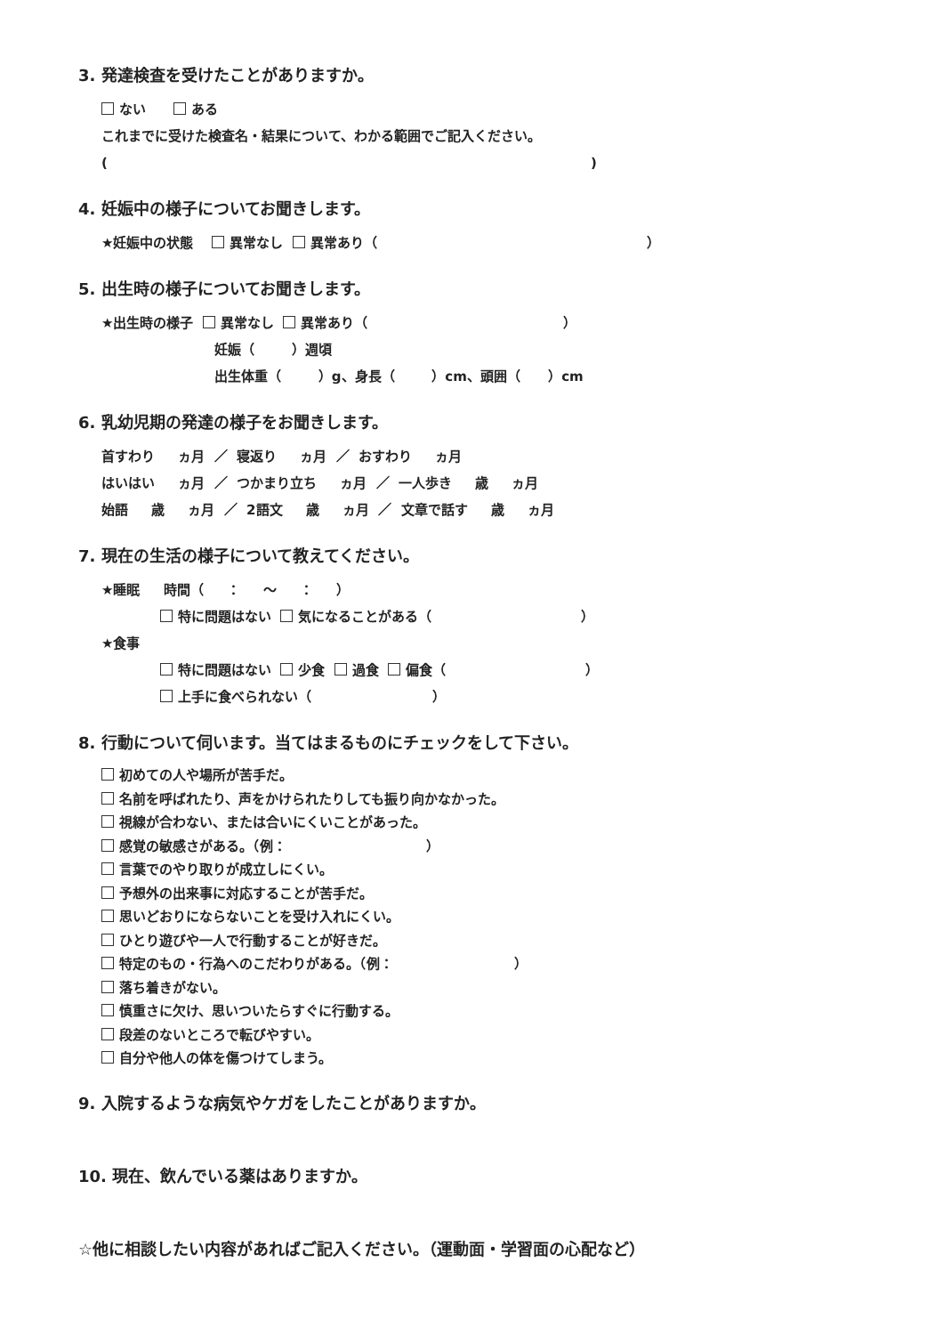3. 発達検査を受けたことがありますか。
ない ある
これまでに受けた検査名・結果について、わかる範囲でご記入ください。
( )
4. 妊娠中の様子についてお聞きします。
★妊娠中の状態 異常なし 異常あり（ ）
5. 出生時の様子についてお聞きします。
★出生時の様子 異常なし 異常あり（ ）
妊娠（ ）週頃
出生体重（ ）g、身長（ ）cm、頭囲（ ）cm
6. 乳幼児期の発達の様子をお聞きします。
首すわり ヵ月 ／ 寝返り ヵ月 ／ おすわり ヵ月
はいはい ヵ月 ／ つかまり立ち ヵ月 ／ 一人歩き 歳 ヵ月
始語 歳 ヵ月 ／ 2語文 歳 ヵ月 ／ 文章で話す 歳 ヵ月
7. 現在の生活の様子について教えてください。
★睡眠 時間（ ： ～ ： ）
特に問題はない 気になることがある（ ）
★食事
特に問題はない 少食 過食 偏食（ ）
上手に食べられない（ ）
8. 行動について伺います。当てはまるものにチェックをして下さい。
初めての人や場所が苦手だ。 名前を呼ばれたり、声をかけられたりしても振り向かなかった。 視線が合わない、または合いにくいことがあった。 感覚の敏感さがある。（例： ） 言葉でのやり取りが成立しにくい。 予想外の出来事に対応することが苦手だ。 思いどおりにならないことを受け入れにくい。 ひとり遊びや一人で行動することが好きだ。 特定のもの・行為へのこだわりがある。（例： ） 落ち着きがない。 慎重さに欠け、思いついたらすぐに行動する。 段差のないところで転びやすい。 自分や他人の体を傷つけてしまう。
9. 入院するような病気やケガをしたことがありますか。
10. 現在、飲んでいる薬はありますか。
☆他に相談したい内容があればご記入ください。（運動面・学習面の心配など）